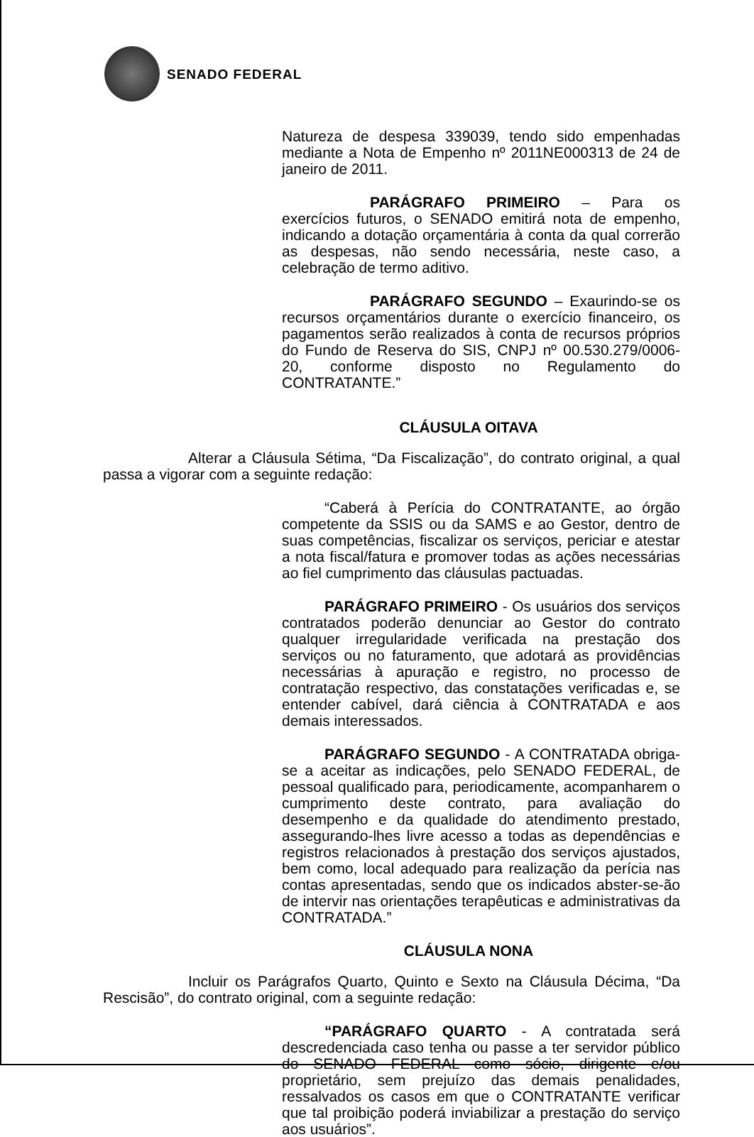SENADO FEDERAL
Natureza de despesa 339039, tendo sido empenhadas mediante a Nota de Empenho nº 2011NE000313 de 24 de janeiro de 2011.
PARÁGRAFO PRIMEIRO – Para os exercícios futuros, o SENADO emitirá nota de empenho, indicando a dotação orçamentária à conta da qual correrão as despesas, não sendo necessária, neste caso, a celebração de termo aditivo.
PARÁGRAFO SEGUNDO – Exaurindo-se os recursos orçamentários durante o exercício financeiro, os pagamentos serão realizados à conta de recursos próprios do Fundo de Reserva do SIS, CNPJ nº 00.530.279/0006-20, conforme disposto no Regulamento do CONTRATANTE.”
CLÁUSULA OITAVA
Alterar a Cláusula Sétima, “Da Fiscalização”, do contrato original, a qual passa a vigorar com a seguinte redação:
“Caberá à Perícia do CONTRATANTE, ao órgão competente da SSIS ou da SAMS e ao Gestor, dentro de suas competências, fiscalizar os serviços, periciar e atestar a nota fiscal/fatura e promover todas as ações necessárias ao fiel cumprimento das cláusulas pactuadas.
PARÁGRAFO PRIMEIRO - Os usuários dos serviços contratados poderão denunciar ao Gestor do contrato qualquer irregularidade verificada na prestação dos serviços ou no faturamento, que adotará as providências necessárias à apuração e registro, no processo de contratação respectivo, das constatações verificadas e, se entender cabível, dará ciência à CONTRATADA e aos demais interessados.
PARÁGRAFO SEGUNDO - A CONTRATADA obriga-se a aceitar as indicações, pelo SENADO FEDERAL, de pessoal qualificado para, periodicamente, acompanharem o cumprimento deste contrato, para avaliação do desempenho e da qualidade do atendimento prestado, assegurando-lhes livre acesso a todas as dependências e registros relacionados à prestação dos serviços ajustados, bem como, local adequado para realização da perícia nas contas apresentadas, sendo que os indicados abster-se-ão de intervir nas orientações terapêuticas e administrativas da CONTRATADA.”
CLÁUSULA NONA
Incluir os Parágrafos Quarto, Quinto e Sexto na Cláusula Décima, “Da Rescisão”, do contrato original, com a seguinte redação:
“PARÁGRAFO QUARTO - A contratada será descredenciada caso tenha ou passe a ter servidor público do SENADO FEDERAL como sócio, dirigente e/ou proprietário, sem prejuízo das demais penalidades, ressalvados os casos em que o CONTRATANTE verificar que tal proibição poderá inviabilizar a prestação do serviço aos usuários”.